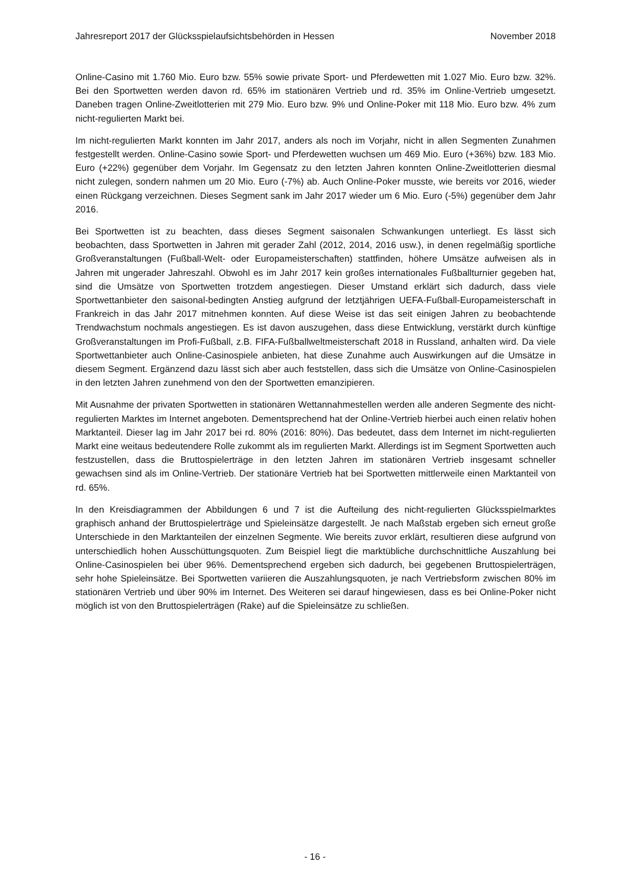Jahresreport 2017 der Glücksspielaufsichtsbehörden in Hessen November 2018
Online-Casino mit 1.760 Mio. Euro bzw. 55% sowie private Sport- und Pferdewetten mit 1.027 Mio. Euro bzw. 32%. Bei den Sportwetten werden davon rd. 65% im stationären Vertrieb und rd. 35% im Online-Vertrieb umgesetzt. Daneben tragen Online-Zweitlotterien mit 279 Mio. Euro bzw. 9% und Online-Poker mit 118 Mio. Euro bzw. 4% zum nicht-regulierten Markt bei.
Im nicht-regulierten Markt konnten im Jahr 2017, anders als noch im Vorjahr, nicht in allen Segmenten Zunahmen festgestellt werden. Online-Casino sowie Sport- und Pferdewetten wuchsen um 469 Mio. Euro (+36%) bzw. 183 Mio. Euro (+22%) gegenüber dem Vorjahr. Im Gegensatz zu den letzten Jahren konnten Online-Zweitlotterien diesmal nicht zulegen, sondern nahmen um 20 Mio. Euro (-7%) ab. Auch Online-Poker musste, wie bereits vor 2016, wieder einen Rückgang verzeichnen. Dieses Segment sank im Jahr 2017 wieder um 6 Mio. Euro (-5%) gegenüber dem Jahr 2016.
Bei Sportwetten ist zu beachten, dass dieses Segment saisonalen Schwankungen unterliegt. Es lässt sich beobachten, dass Sportwetten in Jahren mit gerader Zahl (2012, 2014, 2016 usw.), in denen regelmäßig sportliche Großveranstaltungen (Fußball-Welt- oder Europameisterschaften) stattfinden, höhere Umsätze aufweisen als in Jahren mit ungerader Jahreszahl. Obwohl es im Jahr 2017 kein großes internationales Fußballturnier gegeben hat, sind die Umsätze von Sportwetten trotzdem angestiegen. Dieser Umstand erklärt sich dadurch, dass viele Sportwettanbieter den saisonal-bedingten Anstieg aufgrund der letztjährigen UEFA-Fußball-Europameisterschaft in Frankreich in das Jahr 2017 mitnehmen konnten. Auf diese Weise ist das seit einigen Jahren zu beobachtende Trendwachstum nochmals angestiegen. Es ist davon auszugehen, dass diese Entwicklung, verstärkt durch künftige Großveranstaltungen im Profi-Fußball, z.B. FIFA-Fußballweltmeisterschaft 2018 in Russland, anhalten wird. Da viele Sportwettanbieter auch Online-Casinospiele anbieten, hat diese Zunahme auch Auswirkungen auf die Umsätze in diesem Segment. Ergänzend dazu lässt sich aber auch feststellen, dass sich die Umsätze von Online-Casinospielen in den letzten Jahren zunehmend von den der Sportwetten emanzipieren.
Mit Ausnahme der privaten Sportwetten in stationären Wettannahmestellen werden alle anderen Segmente des nicht-regulierten Marktes im Internet angeboten. Dementsprechend hat der Online-Vertrieb hierbei auch einen relativ hohen Marktanteil. Dieser lag im Jahr 2017 bei rd. 80% (2016: 80%). Das bedeutet, dass dem Internet im nicht-regulierten Markt eine weitaus bedeutendere Rolle zukommt als im regulierten Markt. Allerdings ist im Segment Sportwetten auch festzustellen, dass die Bruttospielerträge in den letzten Jahren im stationären Vertrieb insgesamt schneller gewachsen sind als im Online-Vertrieb. Der stationäre Vertrieb hat bei Sportwetten mittlerweile einen Marktanteil von rd. 65%.
In den Kreisdiagrammen der Abbildungen 6 und 7 ist die Aufteilung des nicht-regulierten Glücksspielmarktes graphisch anhand der Bruttospielerträge und Spieleinsätze dargestellt. Je nach Maßstab ergeben sich erneut große Unterschiede in den Marktanteilen der einzelnen Segmente. Wie bereits zuvor erklärt, resultieren diese aufgrund von unterschiedlich hohen Ausschüttungsquoten. Zum Beispiel liegt die marktübliche durchschnittliche Auszahlung bei Online-Casinospielen bei über 96%. Dementsprechend ergeben sich dadurch, bei gegebenen Bruttospielerträgen, sehr hohe Spieleinsätze. Bei Sportwetten variieren die Auszahlungsquoten, je nach Vertriebsform zwischen 80% im stationären Vertrieb und über 90% im Internet. Des Weiteren sei darauf hingewiesen, dass es bei Online-Poker nicht möglich ist von den Bruttospielerträgen (Rake) auf die Spieleinsätze zu schließen.
- 16 -